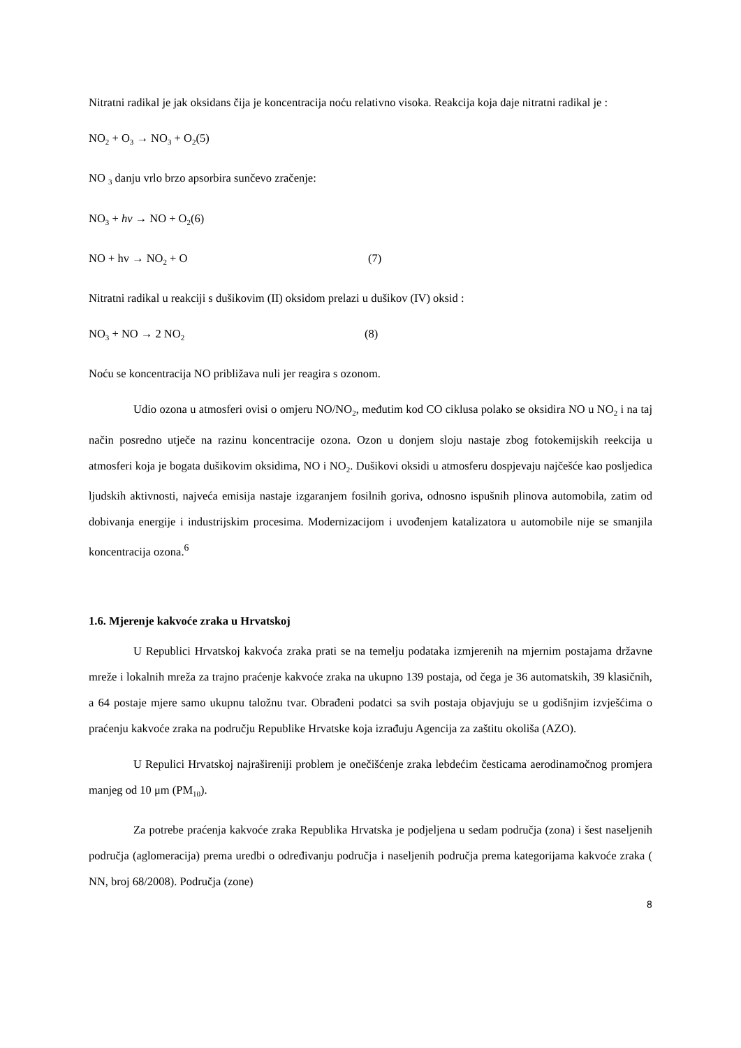Nitratni radikal je jak oksidans čija je koncentracija noću relativno visoka. Reakcija koja daje nitratni radikal je :
NO<sub>2</sub> + O<sub>3</sub> → NO<sub>3</sub> + O<sub>2</sub>(5)
NO <sub>3</sub> danju vrlo brzo apsorbira sunčevo zračenje:
NO<sub>3</sub> + hv → NO + O<sub>2</sub>(6)
NO + hv → NO<sub>2</sub> + O (7)
Nitratni radikal u reakciji s dušikovim (II) oksidom prelazi u dušikov (IV) oksid :
NO<sub>3</sub> + NO → 2 NO<sub>2</sub> (8)
Noću se koncentracija NO približava nuli jer reagira s ozonom.
Udio ozona u atmosferi ovisi o omjeru NO/NO<sub>2</sub>, međutim kod CO ciklusa polako se oksidira NO u NO<sub>2</sub> i na taj način posredno utječe na razinu koncentracije ozona. Ozon u donjem sloju nastaje zbog fotokemijskih reekcija u atmosferi koja je bogata dušikovim oksidima, NO i NO<sub>2</sub>. Dušikovi oksidi u atmosferu dospjevaju najčešće kao posljedica ljudskih aktivnosti, najveća emisija nastaje izgaranjem fosilnih goriva, odnosno ispušnih plinova automobila, zatim od dobivanja energije i industrijskim procesima. Modernizacijom i uvođenjem katalizatora u automobile nije se smanjila koncentracija ozona.<sup>6</sup>
1.6. Mjerenje kakvoće zraka u Hrvatskoj
U Republici Hrvatskoj kakvoća zraka prati se na temelju podataka izmjerenih na mjernim postajama državne mreže i lokalnih mreža za trajno praćenje kakvoće zraka na ukupno 139 postaja, od čega je 36 automatskih, 39 klasičnih, a 64 postaje mjere samo ukupnu taložnu tvar. Obrađeni podatci sa svih postaja objavjuju se u godišnjim izvješćima o praćenju kakvoće zraka na području Republike Hrvatske koja izrađuju Agencija za zaštitu okoliša (AZO).
U Repulici Hrvatskoj najrašireniji problem je onečišćenje zraka lebdećim česticama aerodinamočnog promjera manjeg od 10 μm (PM<sub>10</sub>).
Za potrebe praćenja kakvoće zraka Republika Hrvatska je podjeljena u sedam područja (zona) i šest naseljenih područja (aglomeracija) prema uredbi o određivanju područja i naseljenih područja prema kategorijama kakvoće zraka ( NN, broj 68/2008). Područja (zone)
8